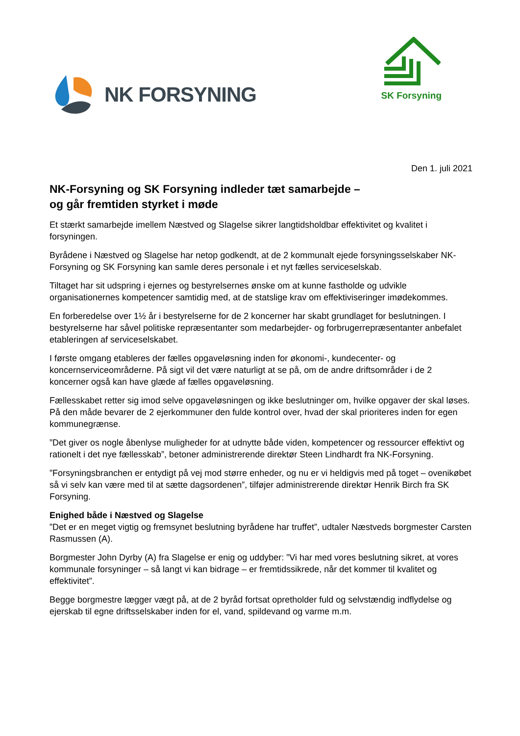NK FORSYNING
SK Forsyning
Den 1. juli 2021
NK-Forsyning og SK Forsyning indleder tæt samarbejde –
og går fremtiden styrket i møde
Et stærkt samarbejde imellem Næstved og Slagelse sikrer langtidsholdbar effektivitet og kvalitet i forsyningen.
Byrådene i Næstved og Slagelse har netop godkendt, at de 2 kommunalt ejede forsyningsselskaber NK-Forsyning og SK Forsyning kan samle deres personale i et nyt fælles serviceselskab.
Tiltaget har sit udspring i ejernes og bestyrelsernes ønske om at kunne fastholde og udvikle organisationernes kompetencer samtidig med, at de statslige krav om effektiviseringer imødekommes.
En forberedelse over 1½ år i bestyrelserne for de 2 koncerner har skabt grundlaget for beslutningen. I bestyrelserne har såvel politiske repræsentanter som medarbejder- og forbrugerrepræsentanter anbefalet etableringen af serviceselskabet.
I første omgang etableres der fælles opgaveløsning inden for økonomi-, kundecenter- og koncernserviceområderne. På sigt vil det være naturligt at se på, om de andre driftsområder i de 2 koncerner også kan have glæde af fælles opgaveløsning.
Fællesskabet retter sig imod selve opgaveløsningen og ikke beslutninger om, hvilke opgaver der skal løses. På den måde bevarer de 2 ejerkommuner den fulde kontrol over, hvad der skal prioriteres inden for egen kommunegrænse.
”Det giver os nogle åbenlyse muligheder for at udnytte både viden, kompetencer og ressourcer effektivt og rationelt i det nye fællesskab”, betoner administrerende direktør Steen Lindhardt fra NK-Forsyning.
”Forsyningsbranchen er entydigt på vej mod større enheder, og nu er vi heldigvis med på toget – ovenikøbet så vi selv kan være med til at sætte dagsordenen”, tilføjer administrerende direktør Henrik Birch fra SK Forsyning.
Enighed både i Næstved og Slagelse
”Det er en meget vigtig og fremsynet beslutning byrådene har truffet”, udtaler Næstveds borgmester Carsten Rasmussen (A).
Borgmester John Dyrby (A) fra Slagelse er enig og uddyber: ”Vi har med vores beslutning sikret, at vores kommunale forsyninger – så langt vi kan bidrage – er fremtidssikrede, når det kommer til kvalitet og effektivitet”.
Begge borgmestre lægger vægt på, at de 2 byråd fortsat opretholder fuld og selvstændig indflydelse og ejerskab til egne driftsselskaber inden for el, vand, spildevand og varme m.m.